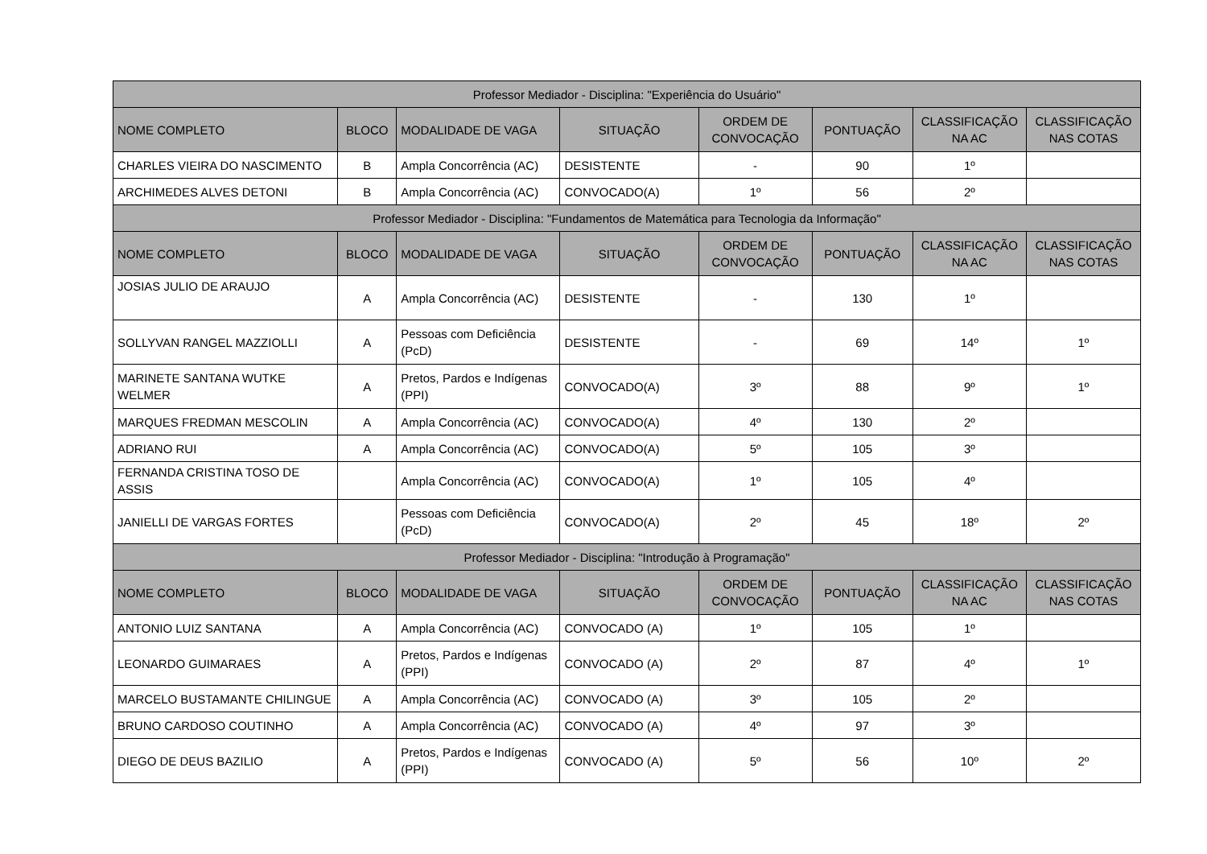| Professor Mediador - Disciplina: "Experiência do Usuário" | | | | | | | |
| --- | --- | --- | --- | --- | --- | --- | --- |
| NOME COMPLETO | BLOCO | MODALIDADE DE VAGA | SITUAÇÃO | ORDEM DE CONVOCAÇÃO | PONTUAÇÃO | CLASSIFICAÇÃO NA AC | CLASSIFICAÇÃO NAS COTAS |
| CHARLES VIEIRA DO NASCIMENTO | B | Ampla Concorrência (AC) | DESISTENTE | - | 90 | 1º | |
| ARCHIMEDES ALVES DETONI | B | Ampla Concorrência (AC) | CONVOCADO(A) | 1º | 56 | 2º | |
| Professor Mediador - Disciplina: "Fundamentos de Matemática para Tecnologia da Informação" | | | | | | | |
| NOME COMPLETO | BLOCO | MODALIDADE DE VAGA | SITUAÇÃO | ORDEM DE CONVOCAÇÃO | PONTUAÇÃO | CLASSIFICAÇÃO NA AC | CLASSIFICAÇÃO NAS COTAS |
| JOSIAS JULIO DE ARAUJO | A | Ampla Concorrência (AC) | DESISTENTE | - | 130 | 1º | |
| SOLLYVAN RANGEL MAZZIOLLI | A | Pessoas com Deficiência (PcD) | DESISTENTE | - | 69 | 14º | 1º |
| MARINETE SANTANA WUTKE WELMER | A | Pretos, Pardos e Indígenas (PPI) | CONVOCADO(A) | 3º | 88 | 9º | 1º |
| MARQUES FREDMAN MESCOLIN | A | Ampla Concorrência (AC) | CONVOCADO(A) | 4º | 130 | 2º | |
| ADRIANO RUI | A | Ampla Concorrência (AC) | CONVOCADO(A) | 5º | 105 | 3º | |
| FERNANDA CRISTINA TOSO DE ASSIS | | Ampla Concorrência (AC) | CONVOCADO(A) | 1º | 105 | 4º | |
| JANIELLI DE VARGAS FORTES | | Pessoas com Deficiência (PcD) | CONVOCADO(A) | 2º | 45 | 18º | 2º |
| Professor Mediador - Disciplina: "Introdução à Programação" | | | | | | | |
| NOME COMPLETO | BLOCO | MODALIDADE DE VAGA | SITUAÇÃO | ORDEM DE CONVOCAÇÃO | PONTUAÇÃO | CLASSIFICAÇÃO NA AC | CLASSIFICAÇÃO NAS COTAS |
| ANTONIO LUIZ SANTANA | A | Ampla Concorrência (AC) | CONVOCADO (A) | 1º | 105 | 1º | |
| LEONARDO GUIMARAES | A | Pretos, Pardos e Indígenas (PPI) | CONVOCADO (A) | 2º | 87 | 4º | 1º |
| MARCELO BUSTAMANTE CHILINGUE | A | Ampla Concorrência (AC) | CONVOCADO (A) | 3º | 105 | 2º | |
| BRUNO CARDOSO COUTINHO | A | Ampla Concorrência (AC) | CONVOCADO (A) | 4º | 97 | 3º | |
| DIEGO DE DEUS BAZILIO | A | Pretos, Pardos e Indígenas (PPI) | CONVOCADO (A) | 5º | 56 | 10º | 2º |